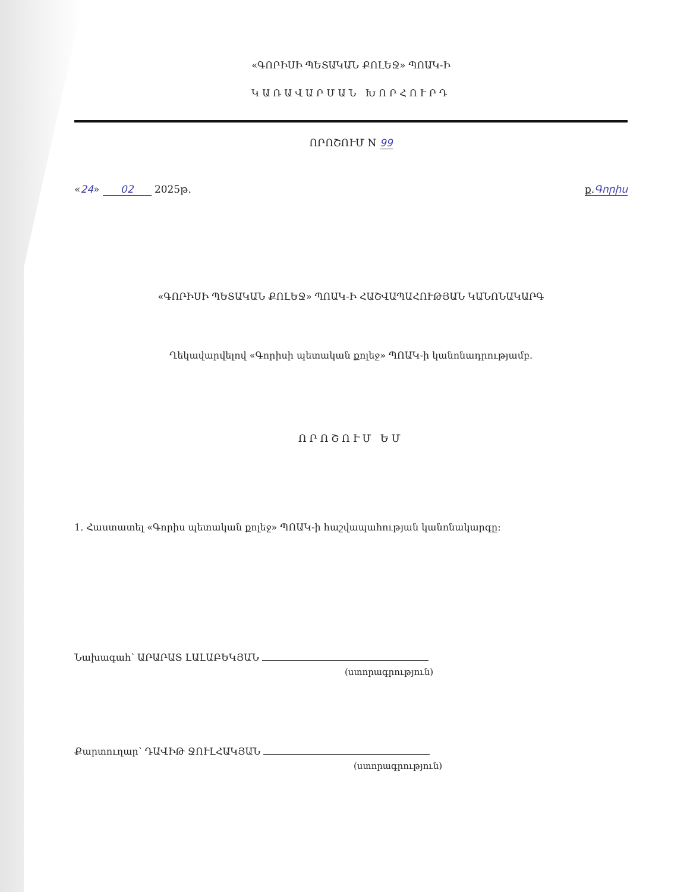«ԳՈՐԻՍԻ ՊԵՏԱԿԱՆ ՔՈԼԵՋ» ՊՈԱԿ-Ի
ԿԱՌԱՎԱՐՄԱՆ ԽՈՐՀՈՒՐԴ
ՈՐՈՇՈՒՄ N 99
«24» 02 2025թ. ք.Գորիս
«ԳՈՐԻՍԻ ՊԵՏԱԿԱՆ ՔՈԼԵՋ» ՊՈԱԿ-Ի ՀԱՇՎԱՊԱՀՈՒԹՅԱՆ ԿԱՆՈՆԱԿԱՐԳ
Ղեկավարվելով «Գորիսի պետական քոլեջ» ՊՈԱԿ-ի կանոնադրությամբ.
ՈՐՈՇՈՒՄ ԵՄ
1. Հաստատել «Գորիս պետական քոլեջ» ՊՈԱԿ-ի հաշվապահության կանոնակարգը:
Նախագահ՝ ԱՐԱՐԱՏ ԼԱԼԱԲԵԿՅԱՆ
(ստորագրություն)
Քարտուղար՝ ԴԱՎԻԹ ՋՈՒԼՀԱԿՅԱՆ
(ստորագրություն)